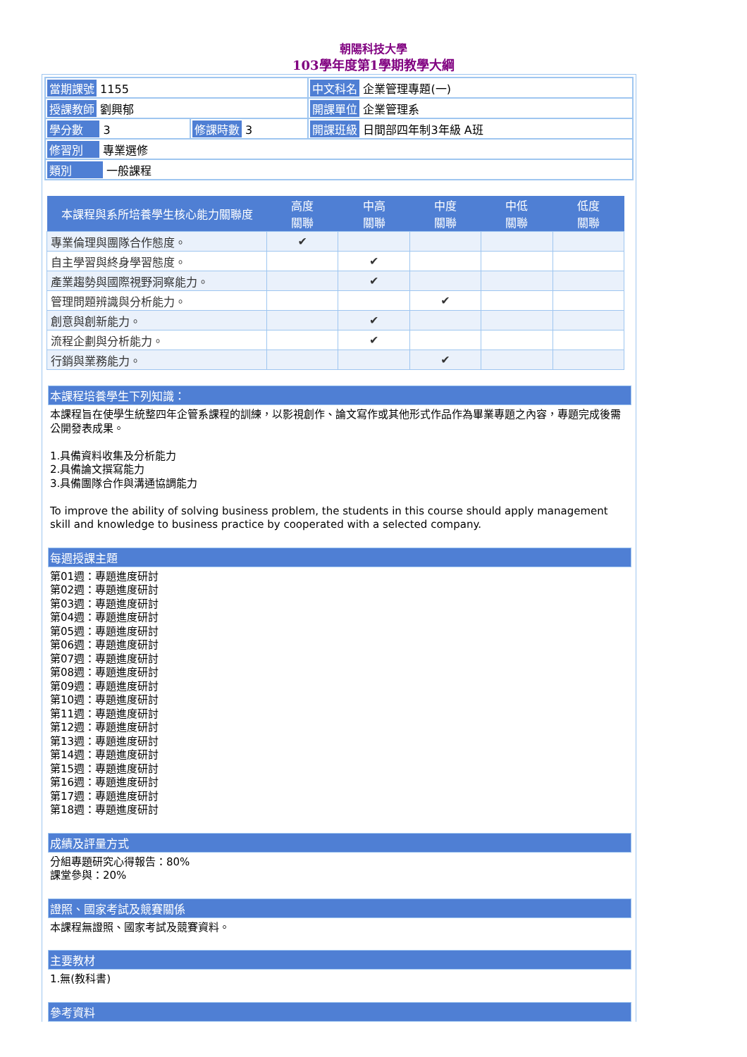朝陽科技大學
103學年度第1學期教學大綱
| 當期課號 1155 | | 中文科名 企業管理專題(一) |
| 授課教師 劉興郁 | | 開課單位 企業管理系 |
| 學分數 3 | 修課時數 3 | 開課班級 日間部四年制3年級 A班 |
| 修習別 專業選修 | | |
| 類別 一般課程 | | |
| 本課程與系所培養學生核心能力關聯度 | 高度 關聯 | 中高 關聯 | 中度 關聯 | 中低 關聯 | 低度 關聯 |
| --- | --- | --- | --- | --- | --- |
| 專業倫理與團隊合作態度。 | ✔ | | | | |
| 自主學習與終身學習態度。 | | ✔ | | | |
| 產業趨勢與國際視野洞察能力。 | | ✔ | | | |
| 管理問題辨識與分析能力。 | | | ✔ | | |
| 創意與創新能力。 | | ✔ | | | |
| 流程企劃與分析能力。 | | ✔ | | | |
| 行銷與業務能力。 | | | ✔ | | |
本課程培養學生下列知識：
本課程旨在使學生統整四年企管系課程的訓練，以影視創作、論文寫作或其他形式作品作為畢業專題之內容，專題完成後需公開發表成果。
1.具備資料收集及分析能力
2.具備論文撰寫能力
3.具備團隊合作與溝通協調能力
To improve the ability of solving business problem, the students in this course should apply management skill and knowledge to business practice by cooperated with a selected company.
每週授課主題
第01週：專題進度研討
第02週：專題進度研討
第03週：專題進度研討
第04週：專題進度研討
第05週：專題進度研討
第06週：專題進度研討
第07週：專題進度研討
第08週：專題進度研討
第09週：專題進度研討
第10週：專題進度研討
第11週：專題進度研討
第12週：專題進度研討
第13週：專題進度研討
第14週：專題進度研討
第15週：專題進度研討
第16週：專題進度研討
第17週：專題進度研討
第18週：專題進度研討
成績及評量方式
分組專題研究心得報告：80%
課堂參與：20%
證照、國家考試及競賽關係
本課程無證照、國家考試及競賽資料。
主要教材
1.無(教科書)
參考資料